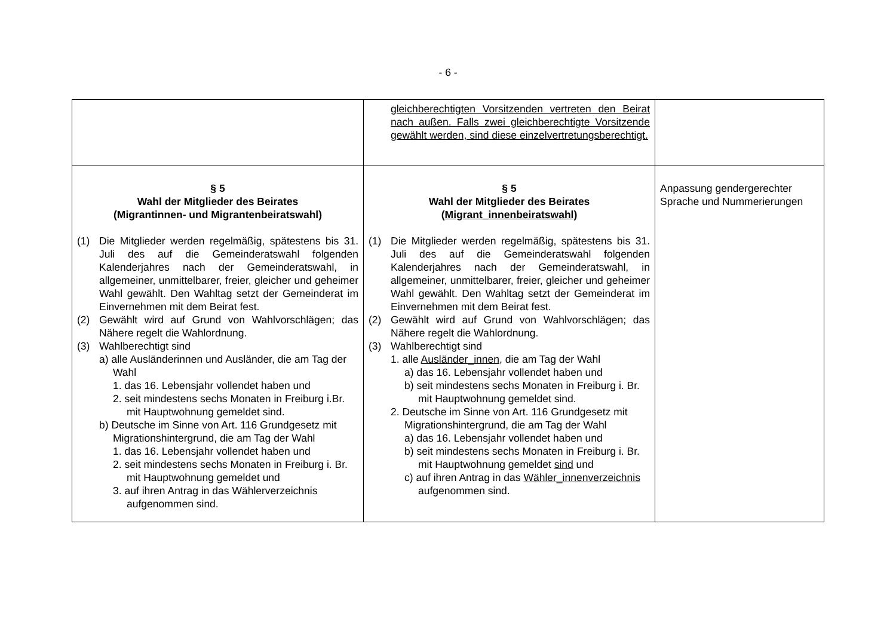- 6 -
| | gleichberechtigten Vorsitzenden vertreten den Beirat nach außen. Falls zwei gleichberechtigte Vorsitzende gewählt werden, sind diese einzelvertretungsberechtigt. | |
| § 5 Wahl der Mitglieder des Beirates (Migrantinnen- und Migrantenbeiratswahl) (1) Die Mitglieder werden regelmäßig, spätestens bis 31. Juli des auf die Gemeinderatswahl folgenden Kalenderjahres nach der Gemeinderatswahl, in allgemeiner, unmittelbarer, freier, gleicher und geheimer Wahl gewählt. Den Wahltag setzt der Gemeinderat im Einvernehmen mit dem Beirat fest. (2) Gewählt wird auf Grund von Wahlvorschlägen; das Nähere regelt die Wahlordnung. (3) Wahlberechtigt sind a) alle Ausländerinnen und Ausländer, die am Tag der Wahl 1. das 16. Lebensjahr vollendet haben und 2. seit mindestens sechs Monaten in Freiburg i.Br. mit Hauptwohnung gemeldet sind. b) Deutsche im Sinne von Art. 116 Grundgesetz mit Migrationshintergrund, die am Tag der Wahl 1. das 16. Lebensjahr vollendet haben und 2. seit mindestens sechs Monaten in Freiburg i. Br. mit Hauptwohnung gemeldet und 3. auf ihren Antrag in das Wählerverzeichnis aufgenommen sind. | § 5 Wahl der Mitglieder des Beirates ( Migrant_innenbeiratswahl) (1) Die Mitglieder werden regelmäßig, spätestens bis 31. Juli des auf die Gemeinderatswahl folgenden Kalenderjahres nach der Gemeinderatswahl, in allgemeiner, unmittelbarer, freier, gleicher und geheimer Wahl gewählt. Den Wahltag setzt der Gemeinderat im Einvernehmen mit dem Beirat fest. (2) Gewählt wird auf Grund von Wahlvorschlägen; das Nähere regelt die Wahlordnung. (3) Wahlberechtigt sind 1. alle Ausländer_innen , die am Tag der Wahl a) das 16. Lebensjahr vollendet haben und b) seit mindestens sechs Monaten in Freiburg i. Br. mit Hauptwohnung gemeldet sind. 2. Deutsche im Sinne von Art. 116 Grundgesetz mit Migrationshintergrund, die am Tag der Wahl a) das 16. Lebensjahr vollendet haben und b) seit mindestens sechs Monaten in Freiburg i. Br. mit Hauptwohnung gemeldet sind und c) auf ihren Antrag in das Wähler_innenverzeichnis aufgenommen sind. | Anpassung gendergerechter Sprache und Nummerierungen |